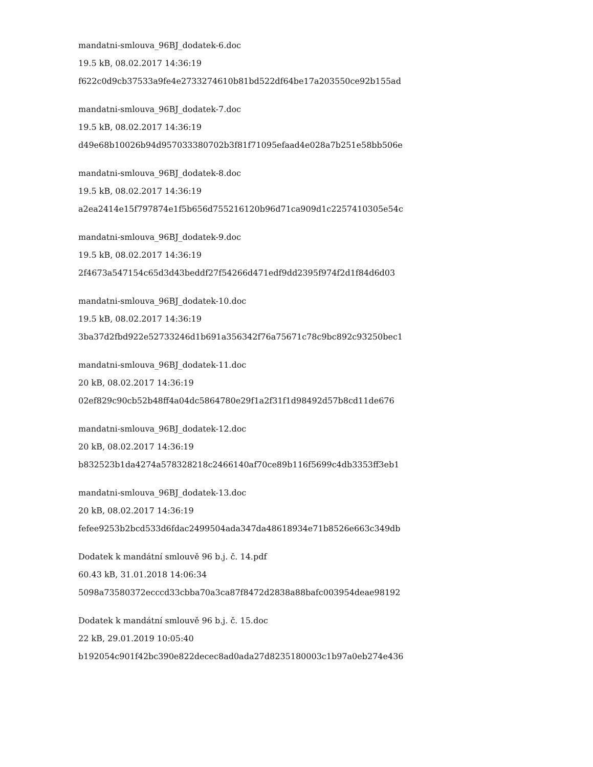mandatni-smlouva_96BJ_dodatek-6.doc
19.5 kB, 08.02.2017 14:36:19
f622c0d9cb37533a9fe4e2733274610b81bd522df64be17a203550ce92b155ad
mandatni-smlouva_96BJ_dodatek-7.doc
19.5 kB, 08.02.2017 14:36:19
d49e68b10026b94d957033380702b3f81f71095efaad4e028a7b251e58bb506e
mandatni-smlouva_96BJ_dodatek-8.doc
19.5 kB, 08.02.2017 14:36:19
a2ea2414e15f797874e1f5b656d755216120b96d71ca909d1c2257410305e54c
mandatni-smlouva_96BJ_dodatek-9.doc
19.5 kB, 08.02.2017 14:36:19
2f4673a547154c65d3d43beddf27f54266d471edf9dd2395f974f2d1f84d6d03
mandatni-smlouva_96BJ_dodatek-10.doc
19.5 kB, 08.02.2017 14:36:19
3ba37d2fbd922e52733246d1b691a356342f76a75671c78c9bc892c93250bec1
mandatni-smlouva_96BJ_dodatek-11.doc
20 kB, 08.02.2017 14:36:19
02ef829c90cb52b48ff4a04dc5864780e29f1a2f31f1d98492d57b8cd11de676
mandatni-smlouva_96BJ_dodatek-12.doc
20 kB, 08.02.2017 14:36:19
b832523b1da4274a578328218c2466140af70ce89b116f5699c4db3353ff3eb1
mandatni-smlouva_96BJ_dodatek-13.doc
20 kB, 08.02.2017 14:36:19
fefee9253b2bcd533d6fdac2499504ada347da48618934e71b8526e663c349db
Dodatek k mandátní smlouvě 96 b.j. č. 14.pdf
60.43 kB, 31.01.2018 14:06:34
5098a73580372ecccd33cbba70a3ca87f8472d2838a88bafc003954deae98192
Dodatek k mandátní smlouvě 96 b.j. č. 15.doc
22 kB, 29.01.2019 10:05:40
b192054c901f42bc390e822decec8ad0ada27d8235180003c1b97a0eb274e436